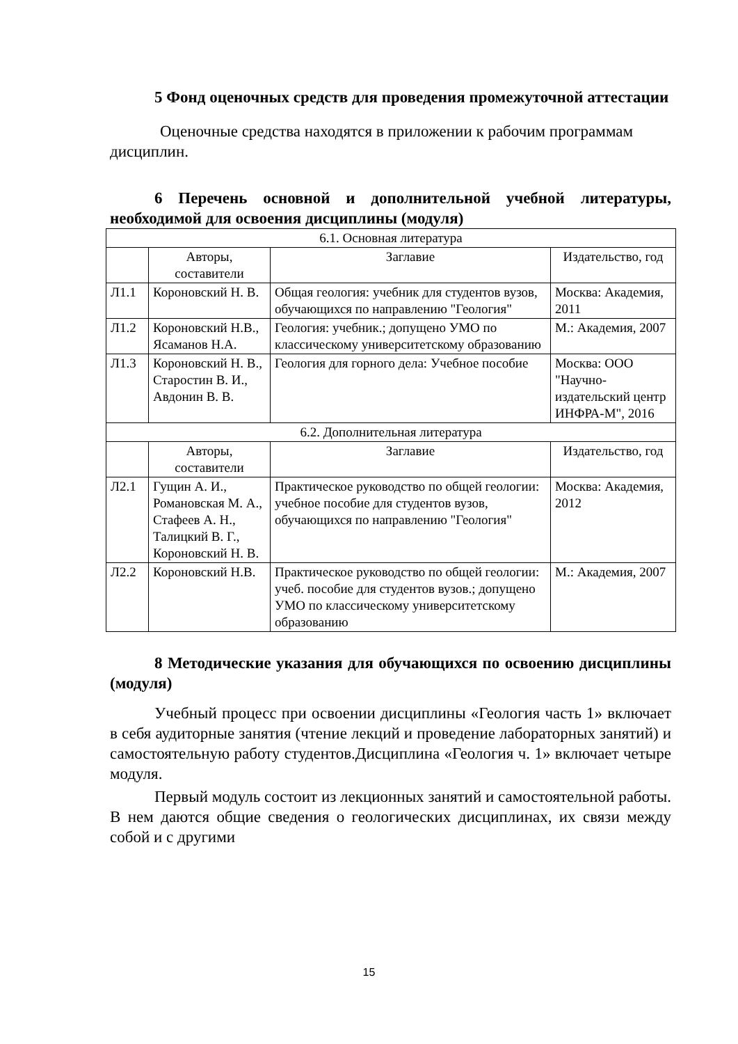5 Фонд оценочных средств для проведения промежуточной аттестации
Оценочные средства находятся в приложении к рабочим программам дисциплин.
6 Перечень основной и дополнительной учебной литературы, необходимой для освоения дисциплины (модуля)
| 6.1. Основная литература | | | |
| | Авторы, составители | Заглавие | Издательство, год |
| Л1.1 | Короновский Н. В. | Общая геология: учебник для студентов вузов, обучающихся по направлению "Геология" | Москва: Академия, 2011 |
| Л1.2 | Короновский Н.В., Ясаманов Н.А. | Геология: учебник.; допущено УМО по классическому университетскому образованию | М.: Академия, 2007 |
| Л1.3 | Короновский Н. В., Старостин В. И., Авдонин В. В. | Геология для горного дела: Учебное пособие | Москва: ООО "Научно-издательский центр ИНФРА-М", 2016 |
| 6.2. Дополнительная литература | | | |
| | Авторы, составители | Заглавие | Издательство, год |
| Л2.1 | Гущин А. И., Романовская М. А., Стафеев А. Н., Талицкий В. Г., Короновский Н. В. | Практическое руководство по общей геологии: учебное пособие для студентов вузов, обучающихся по направлению "Геология" | Москва: Академия, 2012 |
| Л2.2 | Короновский Н.В. | Практическое руководство по общей геологии: учеб. пособие для студентов вузов.; допущено УМО по классическому университетскому образованию | М.: Академия, 2007 |
8 Методические указания для обучающихся по освоению дисциплины (модуля)
Учебный процесс при освоении дисциплины «Геология часть 1» включает в себя аудиторные занятия (чтение лекций и проведение лабораторных занятий) и самостоятельную работу студентов.Дисциплина «Геология ч. 1» включает четыре модуля.
Первый модуль состоит из лекционных занятий и самостоятельной работы. В нем даются общие сведения о геологических дисциплинах, их связи между собой и с другими
15